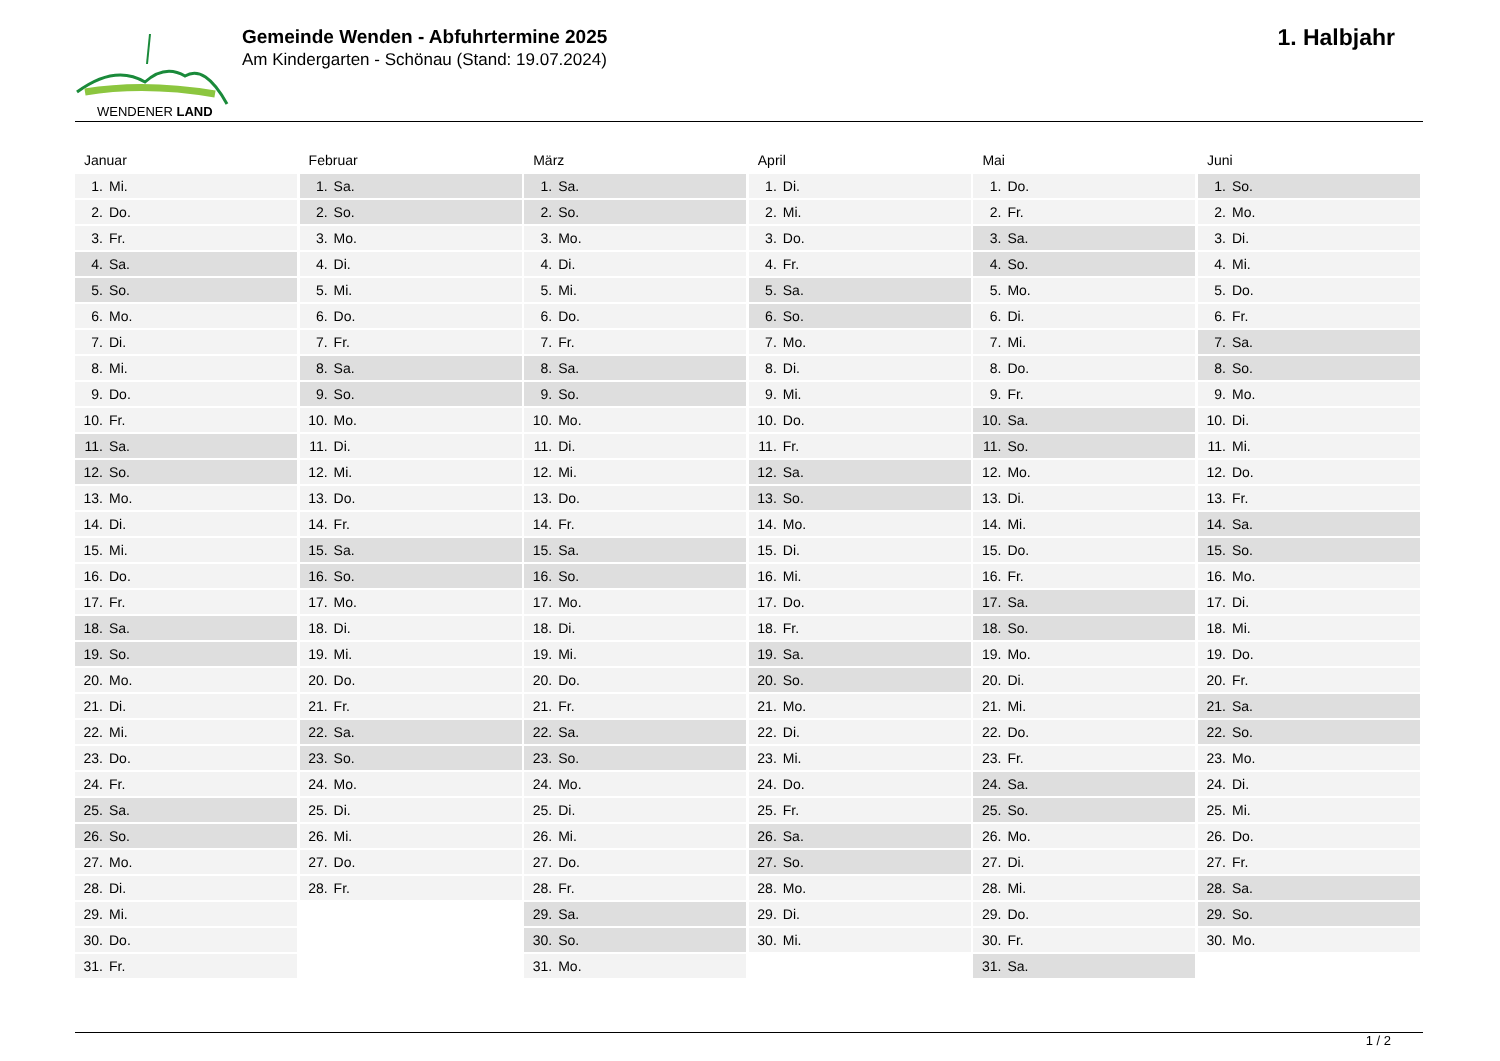WENDENER LAND
Gemeinde Wenden - Abfuhrtermine 2025
Am Kindergarten - Schönau (Stand: 19.07.2024)
1. Halbjahr
Januar
| 1. | Mi. |
| 2. | Do. |
| 3. | Fr. |
| 4. | Sa. |
| 5. | So. |
| 6. | Mo. |
| 7. | Di. |
| 8. | Mi. |
| 9. | Do. |
| 10. | Fr. |
| 11. | Sa. |
| 12. | So. |
| 13. | Mo. |
| 14. | Di. |
| 15. | Mi. |
| 16. | Do. |
| 17. | Fr. |
| 18. | Sa. |
| 19. | So. |
| 20. | Mo. |
| 21. | Di. |
| 22. | Mi. |
| 23. | Do. |
| 24. | Fr. |
| 25. | Sa. |
| 26. | So. |
| 27. | Mo. |
| 28. | Di. |
| 29. | Mi. |
| 30. | Do. |
| 31. | Fr. |
Februar
| 1. | Sa. |
| 2. | So. |
| 3. | Mo. |
| 4. | Di. |
| 5. | Mi. |
| 6. | Do. |
| 7. | Fr. |
| 8. | Sa. |
| 9. | So. |
| 10. | Mo. |
| 11. | Di. |
| 12. | Mi. |
| 13. | Do. |
| 14. | Fr. |
| 15. | Sa. |
| 16. | So. |
| 17. | Mo. |
| 18. | Di. |
| 19. | Mi. |
| 20. | Do. |
| 21. | Fr. |
| 22. | Sa. |
| 23. | So. |
| 24. | Mo. |
| 25. | Di. |
| 26. | Mi. |
| 27. | Do. |
| 28. | Fr. |
März
| 1. | Sa. |
| 2. | So. |
| 3. | Mo. |
| 4. | Di. |
| 5. | Mi. |
| 6. | Do. |
| 7. | Fr. |
| 8. | Sa. |
| 9. | So. |
| 10. | Mo. |
| 11. | Di. |
| 12. | Mi. |
| 13. | Do. |
| 14. | Fr. |
| 15. | Sa. |
| 16. | So. |
| 17. | Mo. |
| 18. | Di. |
| 19. | Mi. |
| 20. | Do. |
| 21. | Fr. |
| 22. | Sa. |
| 23. | So. |
| 24. | Mo. |
| 25. | Di. |
| 26. | Mi. |
| 27. | Do. |
| 28. | Fr. |
| 29. | Sa. |
| 30. | So. |
| 31. | Mo. |
April
| 1. | Di. |
| 2. | Mi. |
| 3. | Do. |
| 4. | Fr. |
| 5. | Sa. |
| 6. | So. |
| 7. | Mo. |
| 8. | Di. |
| 9. | Mi. |
| 10. | Do. |
| 11. | Fr. |
| 12. | Sa. |
| 13. | So. |
| 14. | Mo. |
| 15. | Di. |
| 16. | Mi. |
| 17. | Do. |
| 18. | Fr. |
| 19. | Sa. |
| 20. | So. |
| 21. | Mo. |
| 22. | Di. |
| 23. | Mi. |
| 24. | Do. |
| 25. | Fr. |
| 26. | Sa. |
| 27. | So. |
| 28. | Mo. |
| 29. | Di. |
| 30. | Mi. |
Mai
| 1. | Do. |
| 2. | Fr. |
| 3. | Sa. |
| 4. | So. |
| 5. | Mo. |
| 6. | Di. |
| 7. | Mi. |
| 8. | Do. |
| 9. | Fr. |
| 10. | Sa. |
| 11. | So. |
| 12. | Mo. |
| 13. | Di. |
| 14. | Mi. |
| 15. | Do. |
| 16. | Fr. |
| 17. | Sa. |
| 18. | So. |
| 19. | Mo. |
| 20. | Di. |
| 21. | Mi. |
| 22. | Do. |
| 23. | Fr. |
| 24. | Sa. |
| 25. | So. |
| 26. | Mo. |
| 27. | Di. |
| 28. | Mi. |
| 29. | Do. |
| 30. | Fr. |
| 31. | Sa. |
Juni
| 1. | So. |
| 2. | Mo. |
| 3. | Di. |
| 4. | Mi. |
| 5. | Do. |
| 6. | Fr. |
| 7. | Sa. |
| 8. | So. |
| 9. | Mo. |
| 10. | Di. |
| 11. | Mi. |
| 12. | Do. |
| 13. | Fr. |
| 14. | Sa. |
| 15. | So. |
| 16. | Mo. |
| 17. | Di. |
| 18. | Mi. |
| 19. | Do. |
| 20. | Fr. |
| 21. | Sa. |
| 22. | So. |
| 23. | Mo. |
| 24. | Di. |
| 25. | Mi. |
| 26. | Do. |
| 27. | Fr. |
| 28. | Sa. |
| 29. | So. |
| 30. | Mo. |
1 / 2